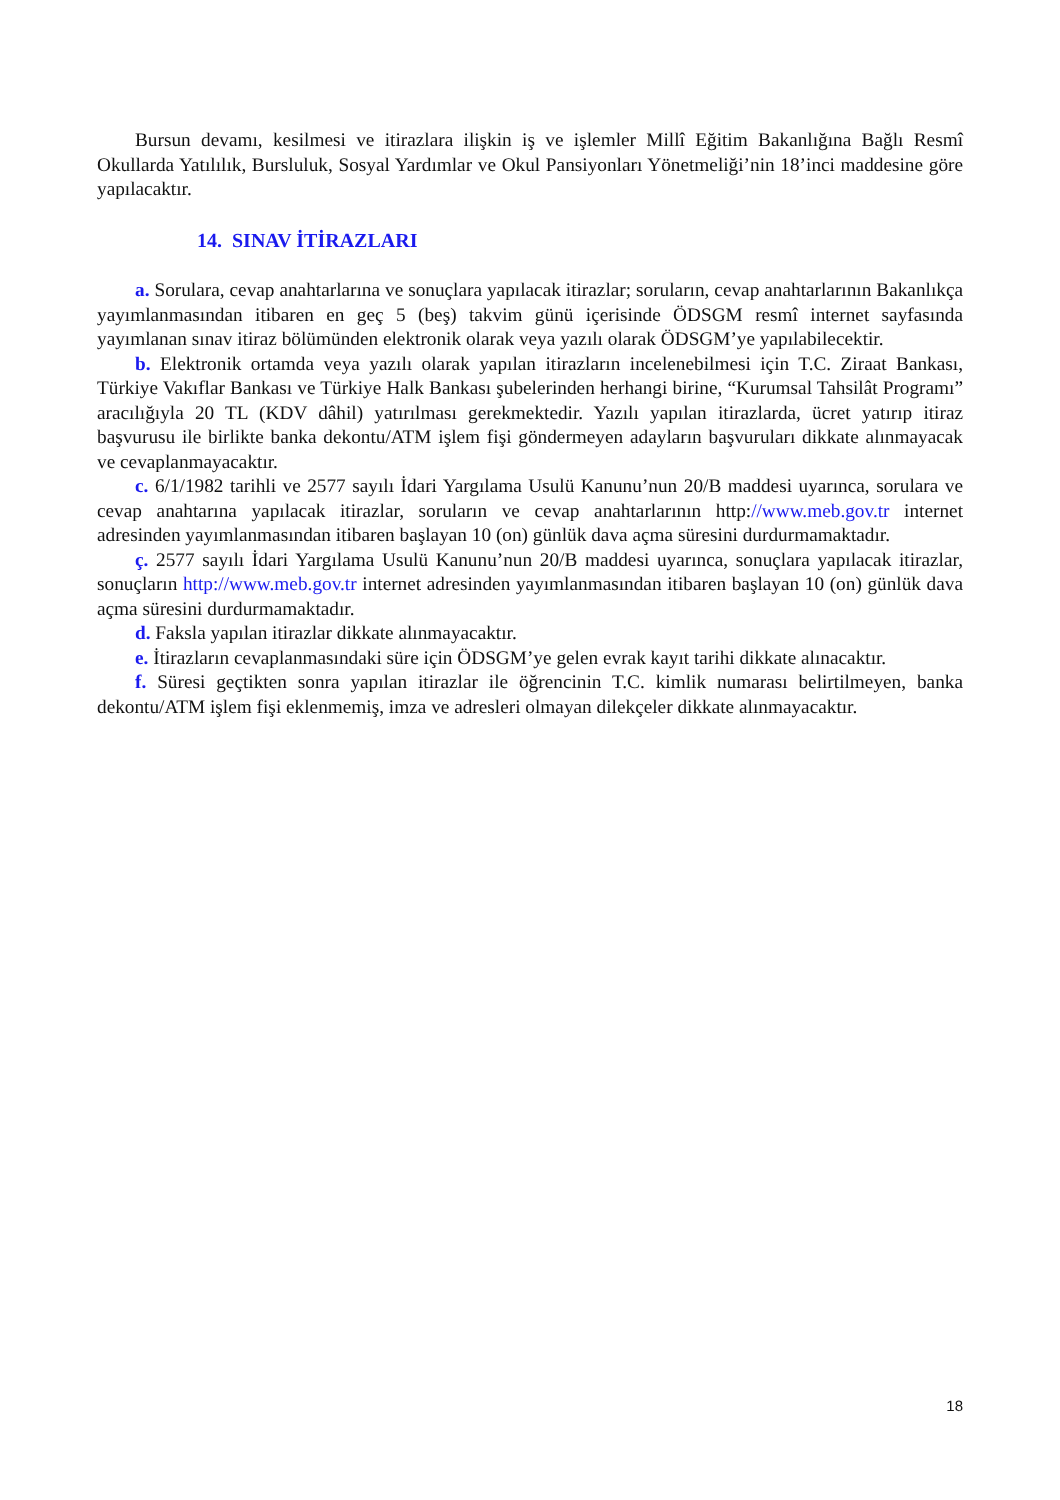Bursun devamı, kesilmesi ve itirazlara ilişkin iş ve işlemler Millî Eğitim Bakanlığına Bağlı Resmî Okullarda Yatılılık, Bursluluk, Sosyal Yardımlar ve Okul Pansiyonları Yönetmeliği’nin 18’inci maddesine göre yapılacaktır.
14. SINAV İTİRAZLARI
a. Sorulara, cevap anahtarlarına ve sonuçlara yapılacak itirazlar; soruların, cevap anahtarlarının Bakanlıkça yayımlanmasından itibaren en geç 5 (beş) takvim günü içerisinde ÖDSGM resmî internet sayfasında yayımlanan sınav itiraz bölümünden elektronik olarak veya yazılı olarak ÖDSGM’ye yapılabilecektir.
b. Elektronik ortamda veya yazılı olarak yapılan itirazların incelenebilmesi için T.C. Ziraat Bankası, Türkiye Vakıflar Bankası ve Türkiye Halk Bankası şubelerinden herhangi birine, “Kurumsal Tahsilât Programı” aracılığıyla 20 TL (KDV dâhil) yatırılması gerekmektedir. Yazılı yapılan itirazlarda, ücret yatırıp itiraz başvurusu ile birlikte banka dekontu/ATM işlem fişi göndermeyen adayların başvuruları dikkate alınmayacak ve cevaplanmayacaktır.
c. 6/1/1982 tarihli ve 2577 sayılı İdari Yargılama Usulü Kanunu’nun 20/B maddesi uyarınca, sorulara ve cevap anahtarına yapılacak itirazlar, soruların ve cevap anahtarlarının http://www.meb.gov.tr internet adresinden yayımlanmasından itibaren başlayan 10 (on) günlük dava açma süresini durdurmamaktadır.
ç. 2577 sayılı İdari Yargılama Usulü Kanunu’nun 20/B maddesi uyarınca, sonuçlara yapılacak itirazlar, sonuçların http://www.meb.gov.tr internet adresinden yayımlanmasından itibaren başlayan 10 (on) günlük dava açma süresini durdurmamaktadır.
d. Faksla yapılan itirazlar dikkate alınmayacaktır.
e. İtirazların cevaplanmasındaki süre için ÖDSGM’ye gelen evrak kayıt tarihi dikkate alınacaktır.
f. Süresi geçtikten sonra yapılan itirazlar ile öğrencinin T.C. kimlik numarası belirtilmeyen, banka dekontu/ATM işlem fişi eklenmemiş, imza ve adresleri olmayan dilekçeler dikkate alınmayacaktır.
18